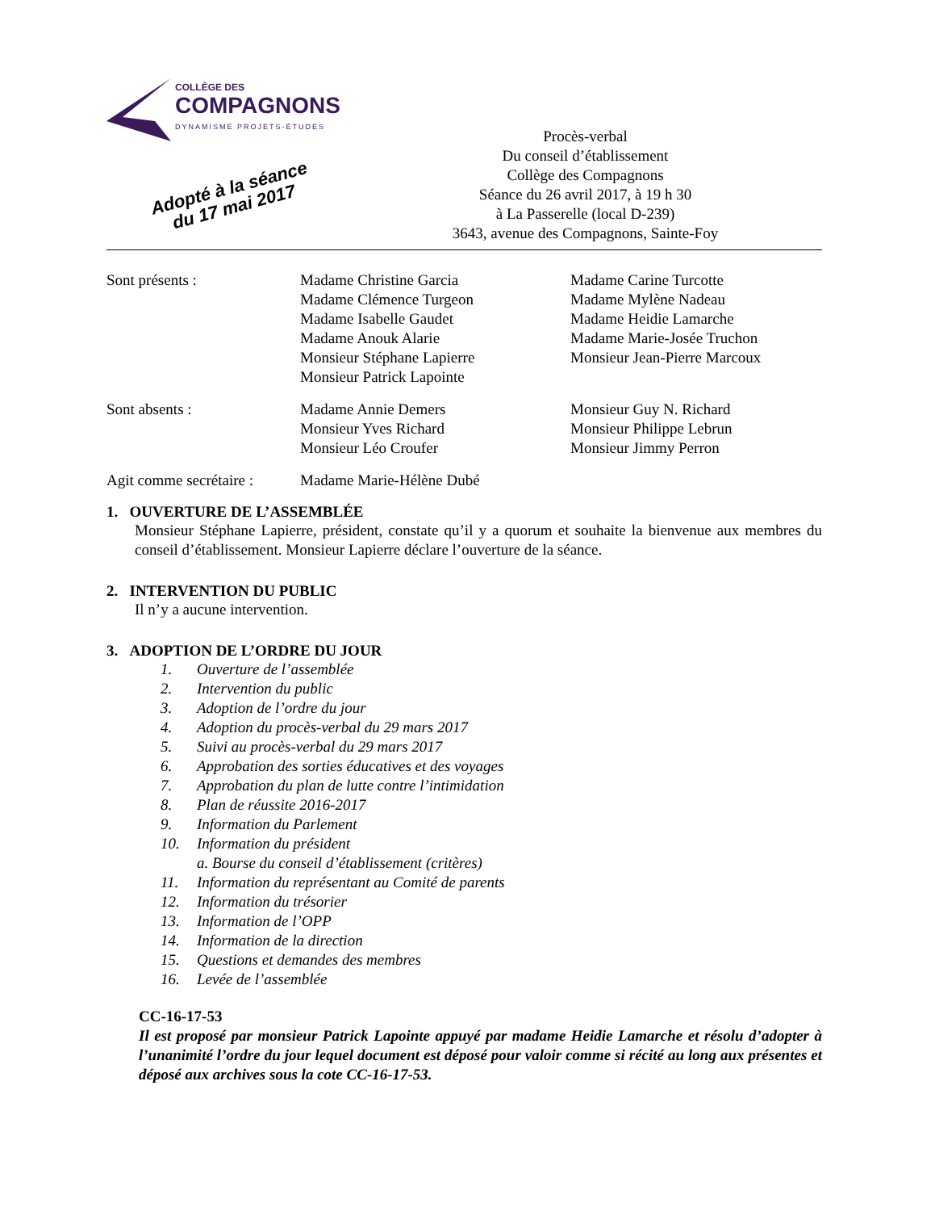COLLÈGE DES
COMPAGNONS
DYNAMISME PROJETS-ÉTUDES
Procès-verbal
Du conseil d’établissement
Collège des Compagnons
Séance du 26 avril 2017, à 19 h 30
à La Passerelle (local D-239)
3643, avenue des Compagnons, Sainte-Foy
Adopté à la séance
du 17 mai 2017
Sont présents : Madame Christine Garcia
Madame Clémence Turgeon
Madame Isabelle Gaudet
Madame Anouk Alarie
Monsieur Stéphane Lapierre
Monsieur Patrick Lapointe
Madame Carine Turcotte
Madame Mylène Nadeau
Madame Heidie Lamarche
Madame Marie-Josée Truchon
Monsieur Jean-Pierre Marcoux
Sont absents : Madame Annie Demers
Monsieur Yves Richard
Monsieur Léo Croufer
Monsieur Guy N. Richard
Monsieur Philippe Lebrun
Monsieur Jimmy Perron
Agit comme secrétaire :
Madame Marie-Hélène Dubé
1. OUVERTURE DE L’ASSEMBLÉE
Monsieur Stéphane Lapierre, président, constate qu’il y a quorum et souhaite la bienvenue aux membres du conseil d’établissement. Monsieur Lapierre déclare l’ouverture de la séance.
2. INTERVENTION DU PUBLIC
Il n’y a aucune intervention.
3. ADOPTION DE L’ORDRE DU JOUR
1. Ouverture de l’assemblée
2. Intervention du public
3. Adoption de l’ordre du jour
4. Adoption du procès-verbal du 29 mars 2017
5. Suivi au procès-verbal du 29 mars 2017
6. Approbation des sorties éducatives et des voyages
7. Approbation du plan de lutte contre l’intimidation
8. Plan de réussite 2016-2017
9. Information du Parlement
10. Information du président
a. Bourse du conseil d’établissement (critères)
11. Information du représentant au Comité de parents
12. Information du trésorier
13. Information de l’OPP
14. Information de la direction
15. Questions et demandes des membres
16. Levée de l’assemblée
CC-16-17-53
Il est proposé par monsieur Patrick Lapointe appuyé par madame Heidie Lamarche et résolu d’adopter à l’unanimité l’ordre du jour lequel document est déposé pour valoir comme si récité au long aux présentes et déposé aux archives sous la cote CC-16-17-53.